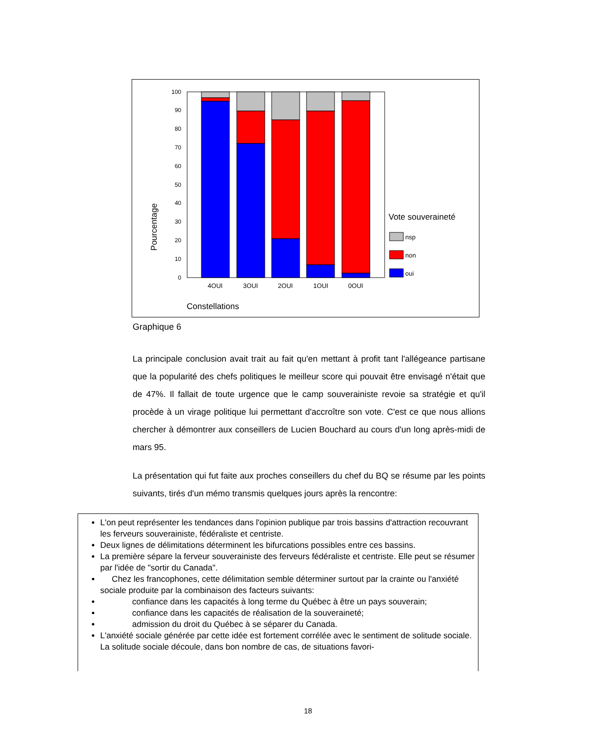0
10
20
30
40
50
60
70
80
90
100
4OUI
3OUI
2OUI
1OUI
0OUI
Constellations
Pourcentage
Vote souveraineté
nsp
non
oui
Graphique 6
La principale conclusion avait trait au fait qu'en mettant à profit tant l'allégeance partisane que la popularité des chefs politiques le meilleur score qui pouvait être envisagé n'était que de 47%. Il fallait de toute urgence que le camp souverainiste revoie sa stratégie et qu'il procède à un virage politique lui permettant d'accroître son vote. C'est ce que nous allions chercher à démontrer aux conseillers de Lucien Bouchard au cours d'un long après-midi de mars 95.
La présentation qui fut faite aux proches conseillers du chef du BQ se résume par les points suivants, tirés d'un mémo transmis quelques jours après la rencontre:
L'on peut représenter les tendances dans l'opinion publique par trois bassins d'attraction recouvrant les ferveurs souverainiste, fédéraliste et centriste.
Deux lignes de délimitations déterminent les bifurcations possibles entre ces bassins.
La première sépare la ferveur souverainiste des ferveurs fédéraliste et centriste. Elle peut se résumer par l'idée de "sortir du Canada".
Chez les francophones, cette délimitation semble déterminer surtout par la crainte ou l'anxiété sociale produite par la combinaison des facteurs suivants:
confiance dans les capacités à long terme du Québec à être un pays souverain;
confiance dans les capacités de réalisation de la souveraineté;
admission du droit du Québec à se séparer du Canada.
L'anxiété sociale générée par cette idée est fortement corrélée avec le sentiment de solitude sociale. La solitude sociale découle, dans bon nombre de cas, de situations favori-
18